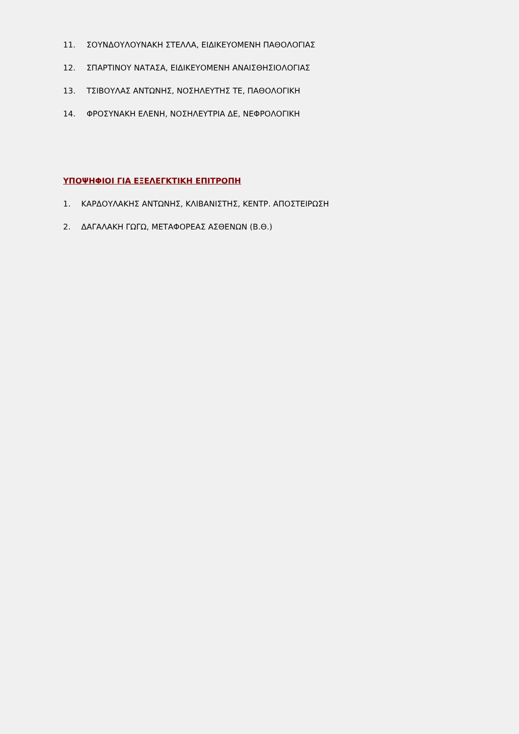11. ΣΟΥΝΔΟΥΛΟΥΝΑΚΗ ΣΤΕΛΛΑ, ΕΙΔΙΚΕΥΟΜΕΝΗ ΠΑΘΟΛΟΓΙΑΣ
12. ΣΠΑΡΤΙΝΟΥ ΝΑΤΑΣΑ, ΕΙΔΙΚΕΥΟΜΕΝΗ ΑΝΑΙΣΘΗΣΙΟΛΟΓΙΑΣ
13. ΤΣΙΒΟΥΛΑΣ ΑΝΤΩΝΗΣ, ΝΟΣΗΛΕΥΤΗΣ ΤΕ, ΠΑΘΟΛΟΓΙΚΗ
14. ΦΡΟΣΥΝΑΚΗ ΕΛΕΝΗ, ΝΟΣΗΛΕΥΤΡΙΑ ΔΕ, ΝΕΦΡΟΛΟΓΙΚΗ
ΥΠΟΨΗΦΙΟΙ ΓΙΑ ΕΞΕΛΕΓΚΤΙΚΗ ΕΠΙΤΡΟΠΗ
1. ΚΑΡΔΟΥΛΑΚΗΣ ΑΝΤΩΝΗΣ, ΚΛΙΒΑΝΙΣΤΗΣ, ΚΕΝΤΡ. ΑΠΟΣΤΕΙΡΩΣΗ
2. ΔΑΓΑΛΑΚΗ ΓΩΓΩ, ΜΕΤΑΦΟΡΕΑΣ ΑΣΘΕΝΩΝ (Β.Θ.)